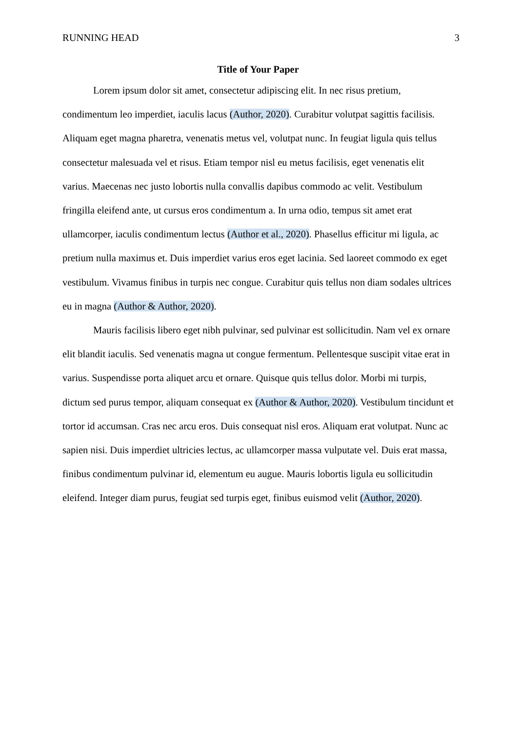RUNNING HEAD 3
Title of Your Paper
Lorem ipsum dolor sit amet, consectetur adipiscing elit. In nec risus pretium, condimentum leo imperdiet, iaculis lacus (Author, 2020). Curabitur volutpat sagittis facilisis. Aliquam eget magna pharetra, venenatis metus vel, volutpat nunc. In feugiat ligula quis tellus consectetur malesuada vel et risus. Etiam tempor nisl eu metus facilisis, eget venenatis elit varius. Maecenas nec justo lobortis nulla convallis dapibus commodo ac velit. Vestibulum fringilla eleifend ante, ut cursus eros condimentum a. In urna odio, tempus sit amet erat ullamcorper, iaculis condimentum lectus (Author et al., 2020). Phasellus efficitur mi ligula, ac pretium nulla maximus et. Duis imperdiet varius eros eget lacinia. Sed laoreet commodo ex eget vestibulum. Vivamus finibus in turpis nec congue. Curabitur quis tellus non diam sodales ultrices eu in magna (Author & Author, 2020).
Mauris facilisis libero eget nibh pulvinar, sed pulvinar est sollicitudin. Nam vel ex ornare elit blandit iaculis. Sed venenatis magna ut congue fermentum. Pellentesque suscipit vitae erat in varius. Suspendisse porta aliquet arcu et ornare. Quisque quis tellus dolor. Morbi mi turpis, dictum sed purus tempor, aliquam consequat ex (Author & Author, 2020). Vestibulum tincidunt et tortor id accumsan. Cras nec arcu eros. Duis consequat nisl eros. Aliquam erat volutpat. Nunc ac sapien nisi. Duis imperdiet ultricies lectus, ac ullamcorper massa vulputate vel. Duis erat massa, finibus condimentum pulvinar id, elementum eu augue. Mauris lobortis ligula eu sollicitudin eleifend. Integer diam purus, feugiat sed turpis eget, finibus euismod velit (Author, 2020).